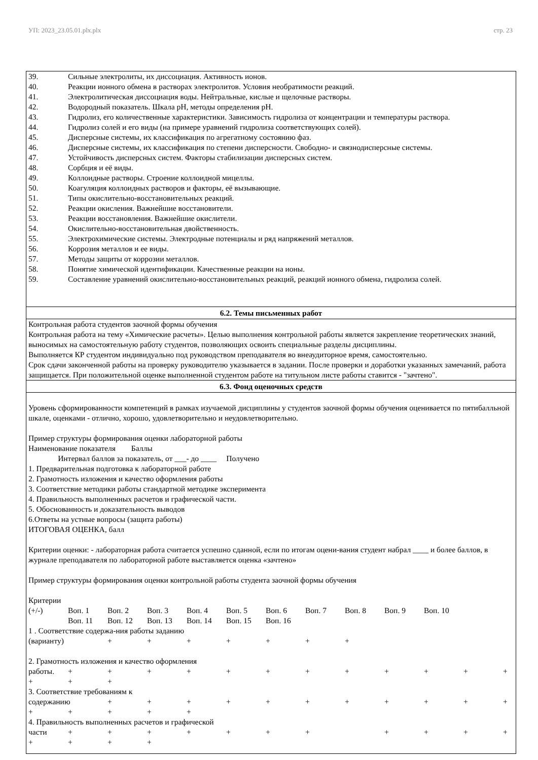УП: 2023_23.05.01.plx.plx стр. 23
39. Сильные электролиты, их диссоциация. Активность ионов.
40. Реакции ионного обмена в растворах электролитов. Условия необратимости реакций.
41. Электролитическая диссоциация воды. Нейтральные, кислые и щелочные растворы.
42. Водородный показатель. Шкала рН, методы определения рН.
43. Гидролиз, его количественные характеристики. Зависимость гидролиза от концентрации и температуры раствора.
44. Гидролиз солей и его виды (на примере уравнений гидролиза соответствующих солей).
45. Дисперсные системы, их классификация по агрегатному состоянию фаз.
46. Дисперсные системы, их классификация по степени дисперсности. Свободно- и связнодисперсные системы.
47. Устойчивость дисперсных систем. Факторы стабилизации дисперсных систем.
48. Сорбция и её виды.
49. Коллоидные растворы. Строение коллоидной мицеллы.
50. Коагуляция коллоидных растворов и факторы, её вызывающие.
51. Типы окислительно-восстановительных реакций.
52. Реакции окисления. Важнейшие восстановители.
53. Реакции восстановления. Важнейшие окислители.
54. Окислительно-восстановительная двойственность.
55. Электрохимические системы. Электродные потенциалы и ряд напряжений металлов.
56. Коррозия металлов и ее виды.
57. Методы защиты от коррозии металлов.
58. Понятие химической идентификации. Качественные реакции на ионы.
59. Составление уравнений окислительно-восстановительных реакций, реакций ионного обмена, гидролиза солей.
6.2. Темы письменных работ
Контрольная работа студентов заочной формы обучения
Контрольная работа на тему «Химические расчеты». Целью выполнения контрольной работы является закрепление теоретических знаний, выносимых на самостоятельную работу студентов, позволяющих освоить специальные разделы дисциплины.
Выполняется КР студентом индивидуально под руководством преподавателя во внеаудиторное время, самостоятельно.
Срок сдачи законченной работы на проверку руководителю указывается в задании. После проверки и доработки указанных замечаний, работа защищается. При положительной оценке выполненной студентом работе на титульном листе работы ставится - "зачтено".
6.3. Фонд оценочных средств
Уровень сформированности компетенций в рамках изучаемой дисциплины у студентов заочной формы обучения оценивается по пятибалльной шкале, оценками - отлично, хорошо, удовлетворительно и неудовлетворительно. Пример структуры формирования оценки лабораторной работы Наименование показателя Баллы Интервал баллов за показатель, от ___- до ____ Получено 1. Предварительная подготовка к лабораторной работе 2. Грамотность изложения и качество оформления работы 3. Соответствие методики работы стандартной методике эксперимента 4. Правильность выполненных расчетов и графической части. 5. Обоснованность и доказательность выводов 6.Ответы на устные вопросы (защита работы) ИТОГОВАЯ ОЦЕНКА, балл Критерии оценки: - лабораторная работа считается успешно сданной, если по итогам оцени-вания студент набрал ____ и более баллов, в журнале преподавателя по лабораторной работе выставляется оценка «зачтено» Пример структуры формирования оценки контрольной работы студента заочной формы обучения Критерии (+/-) Воп. 1 Воп. 2 Воп. 3 Воп. 4 Воп. 5 Воп. 6 Воп. 7 Воп. 8 Воп. 9 Воп. 10 Воп. 11 Воп. 12 Воп. 13 Воп. 14 Воп. 15 Воп. 16 1 . Соответствие содержа-ния работы заданию (варианту) + + + + + + + 2. Грамотность изложения и качество оформления работы. + + + + + + + + + + + + + + + 3. Соответствие требованиям к содержанию + + + + + + + + + + + + + + + + 4. Правильность выполненных расчетов и графической части + + + + + + + + + + + + + + +